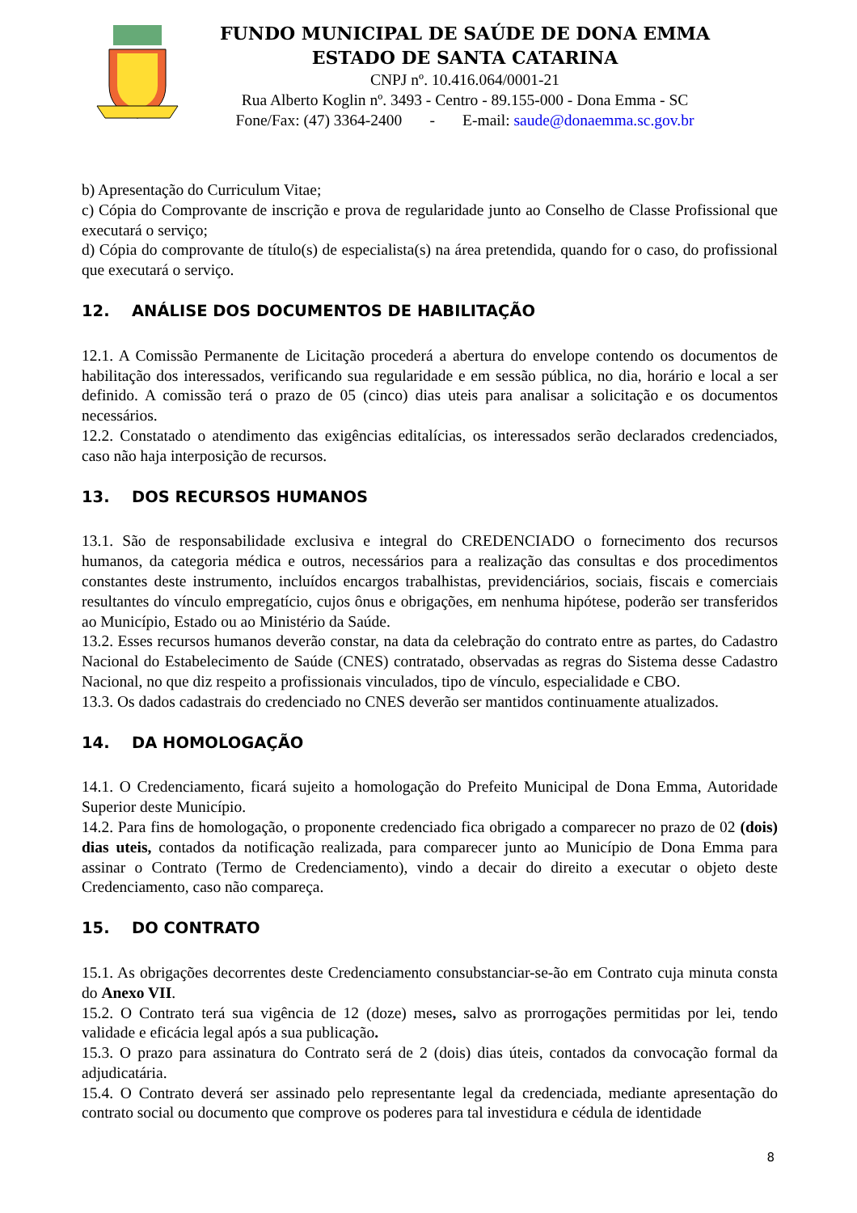FUNDO MUNICIPAL DE SAÚDE DE DONA EMMA
ESTADO DE SANTA CATARINA
CNPJ nº. 10.416.064/0001-21
Rua Alberto Koglin nº. 3493 - Centro - 89.155-000 - Dona Emma - SC
Fone/Fax: (47) 3364-2400 - E-mail: saude@donaemma.sc.gov.br
b) Apresentação do Curriculum Vitae;
c) Cópia do Comprovante de inscrição e prova de regularidade junto ao Conselho de Classe Profissional que executará o serviço;
d) Cópia do comprovante de título(s) de especialista(s) na área pretendida, quando for o caso, do profissional que executará o serviço.
12. ANÁLISE DOS DOCUMENTOS DE HABILITAÇÃO
12.1. A Comissão Permanente de Licitação procederá a abertura do envelope contendo os documentos de habilitação dos interessados, verificando sua regularidade e em sessão pública, no dia, horário e local a ser definido. A comissão terá o prazo de 05 (cinco) dias uteis para analisar a solicitação e os documentos necessários.
12.2. Constatado o atendimento das exigências editalícias, os interessados serão declarados credenciados, caso não haja interposição de recursos.
13. DOS RECURSOS HUMANOS
13.1. São de responsabilidade exclusiva e integral do CREDENCIADO o fornecimento dos recursos humanos, da categoria médica e outros, necessários para a realização das consultas e dos procedimentos constantes deste instrumento, incluídos encargos trabalhistas, previdenciários, sociais, fiscais e comerciais resultantes do vínculo empregatício, cujos ônus e obrigações, em nenhuma hipótese, poderão ser transferidos ao Município, Estado ou ao Ministério da Saúde.
13.2. Esses recursos humanos deverão constar, na data da celebração do contrato entre as partes, do Cadastro Nacional do Estabelecimento de Saúde (CNES) contratado, observadas as regras do Sistema desse Cadastro Nacional, no que diz respeito a profissionais vinculados, tipo de vínculo, especialidade e CBO.
13.3. Os dados cadastrais do credenciado no CNES deverão ser mantidos continuamente atualizados.
14. DA HOMOLOGAÇÃO
14.1. O Credenciamento, ficará sujeito a homologação do Prefeito Municipal de Dona Emma, Autoridade Superior deste Município.
14.2. Para fins de homologação, o proponente credenciado fica obrigado a comparecer no prazo de 02 (dois) dias uteis, contados da notificação realizada, para comparecer junto ao Município de Dona Emma para assinar o Contrato (Termo de Credenciamento), vindo a decair do direito a executar o objeto deste Credenciamento, caso não compareça.
15. DO CONTRATO
15.1. As obrigações decorrentes deste Credenciamento consubstanciar-se-ão em Contrato cuja minuta consta do Anexo VII.
15.2. O Contrato terá sua vigência de 12 (doze) meses, salvo as prorrogações permitidas por lei, tendo validade e eficácia legal após a sua publicação.
15.3. O prazo para assinatura do Contrato será de 2 (dois) dias úteis, contados da convocação formal da adjudicatária.
15.4. O Contrato deverá ser assinado pelo representante legal da credenciada, mediante apresentação do contrato social ou documento que comprove os poderes para tal investidura e cédula de identidade
8